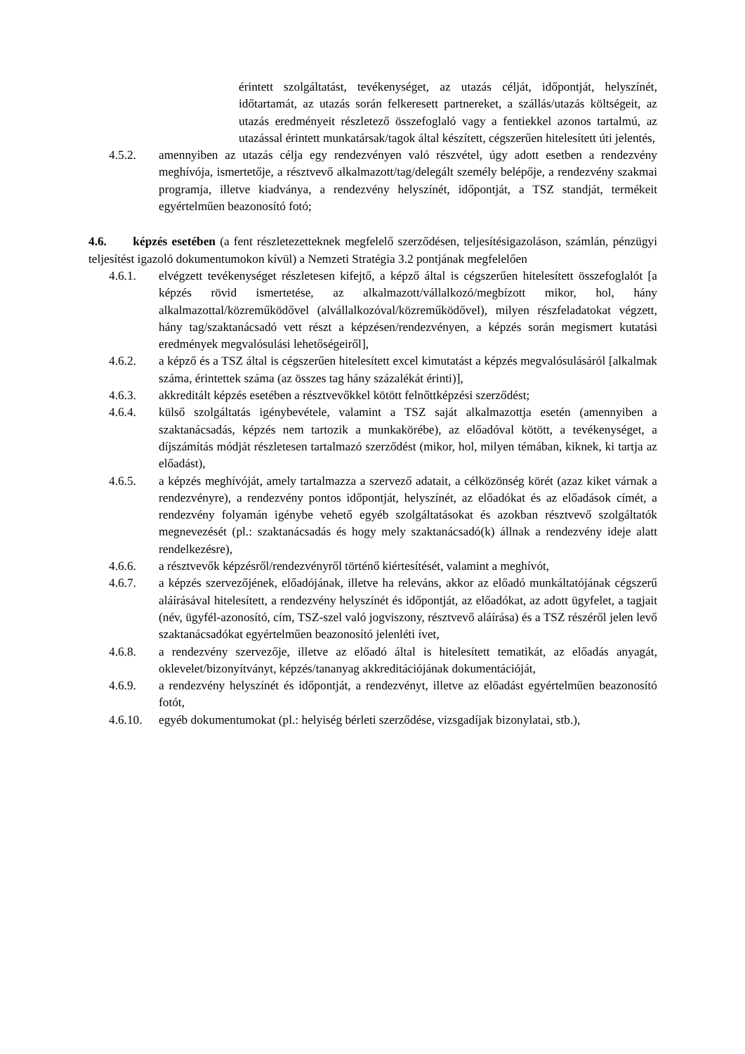érintett szolgáltatást, tevékenységet, az utazás célját, időpontját, helyszínét, időtartamát, az utazás során felkeresett partnereket, a szállás/utazás költségeit, az utazás eredményeit részletező összefoglaló vagy a fentiekkel azonos tartalmú, az utazással érintett munkatársak/tagok által készített, cégszerűen hitelesített úti jelentés,
4.5.2. amennyiben az utazás célja egy rendezvényen való részvétel, úgy adott esetben a rendezvény meghívója, ismertetője, a résztvevő alkalmazott/tag/delegált személy belépője, a rendezvény szakmai programja, illetve kiadványa, a rendezvény helyszínét, időpontját, a TSZ standját, termékeit egyértelműen beazonosító fotó;
4.6. képzés esetében (a fent részletezetteknek megfelelő szerződésen, teljesítésigazoláson, számlán, pénzügyi teljesítést igazoló dokumentumokon kívül) a Nemzeti Stratégia 3.2 pontjának megfelelően
4.6.1. elvégzett tevékenységet részletesen kifejtő, a képző által is cégszerűen hitelesített összefoglalót [a képzés rövid ismertetése, az alkalmazott/vállalkozó/megbízott mikor, hol, hány alkalmazottal/közreműködővel (alvállalkozóval/közreműködővel), milyen részfeladatokat végzett, hány tag/szaktanácsadó vett részt a képzésen/rendezvényen, a képzés során megismert kutatási eredmények megvalósulási lehetőségeiről],
4.6.2. a képző és a TSZ által is cégszerűen hitelesített excel kimutatást a képzés megvalósulásáról [alkalmak száma, érintettek száma (az összes tag hány százalékát érinti)],
4.6.3. akkreditált képzés esetében a résztvevőkkel kötött felnőttképzési szerződést;
4.6.4. külső szolgáltatás igénybevétele, valamint a TSZ saját alkalmazottja esetén (amennyiben a szaktanácsadás, képzés nem tartozik a munkakörébe), az előadóval kötött, a tevékenységet, a díjszámítás módját részletesen tartalmazó szerződést (mikor, hol, milyen témában, kiknek, ki tartja az előadást),
4.6.5. a képzés meghívóját, amely tartalmazza a szervező adatait, a célközönség körét (azaz kiket várnak a rendezvényre), a rendezvény pontos időpontját, helyszínét, az előadókat és az előadások címét, a rendezvény folyamán igénybe vehető egyéb szolgáltatásokat és azokban résztvevő szolgáltatók megnevezését (pl.: szaktanácsadás és hogy mely szaktanácsadó(k) állnak a rendezvény ideje alatt rendelkezésre),
4.6.6. a résztvevők képzésről/rendezvényről történő kiértesítését, valamint a meghívót,
4.6.7. a képzés szervezőjének, előadójának, illetve ha releváns, akkor az előadó munkáltatójának cégszerű aláírásával hitelesített, a rendezvény helyszínét és időpontját, az előadókat, az adott ügyfelet, a tagjait (név, ügyfél-azonosító, cím, TSZ-szel való jogviszony, résztvevő aláírása) és a TSZ részéről jelen levő szaktanácsadókat egyértelműen beazonosító jelenléti ívet,
4.6.8. a rendezvény szervezője, illetve az előadó által is hitelesített tematikát, az előadás anyagát, oklevelet/bizonyítványt, képzés/tananyag akkreditációjának dokumentációját,
4.6.9. a rendezvény helyszínét és időpontját, a rendezvényt, illetve az előadást egyértelműen beazonosító fotót,
4.6.10. egyéb dokumentumokat (pl.: helyiség bérleti szerződése, vizsgadíjak bizonylatai, stb.),